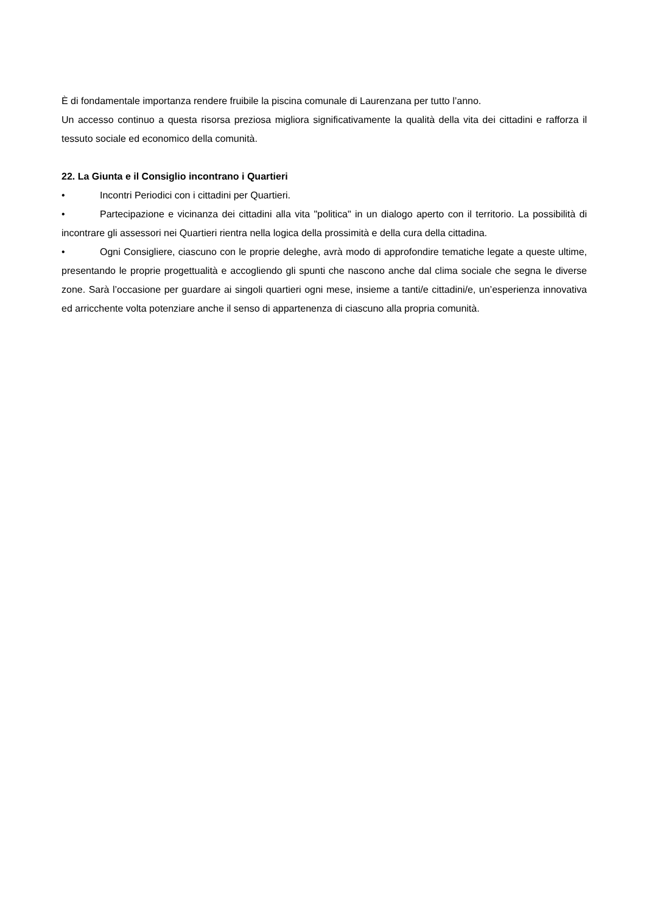È di fondamentale importanza rendere fruibile la piscina comunale di Laurenzana per tutto l’anno.
Un accesso continuo a questa risorsa preziosa migliora significativamente la qualità della vita dei cittadini e rafforza il tessuto sociale ed economico della comunità.
22. La Giunta e il Consiglio incontrano i Quartieri
• Incontri Periodici con i cittadini per Quartieri.
• Partecipazione e vicinanza dei cittadini alla vita "politica" in un dialogo aperto con il territorio. La possibilità di incontrare gli assessori nei Quartieri rientra nella logica della prossimità e della cura della cittadina.
• Ogni Consigliere, ciascuno con le proprie deleghe, avrà modo di approfondire tematiche legate a queste ultime, presentando le proprie progettualità e accogliendo gli spunti che nascono anche dal clima sociale che segna le diverse zone. Sarà l’occasione per guardare ai singoli quartieri ogni mese, insieme a tanti/e cittadini/e, un’esperienza innovativa ed arricchente volta potenziare anche il senso di appartenenza di ciascuno alla propria comunità.